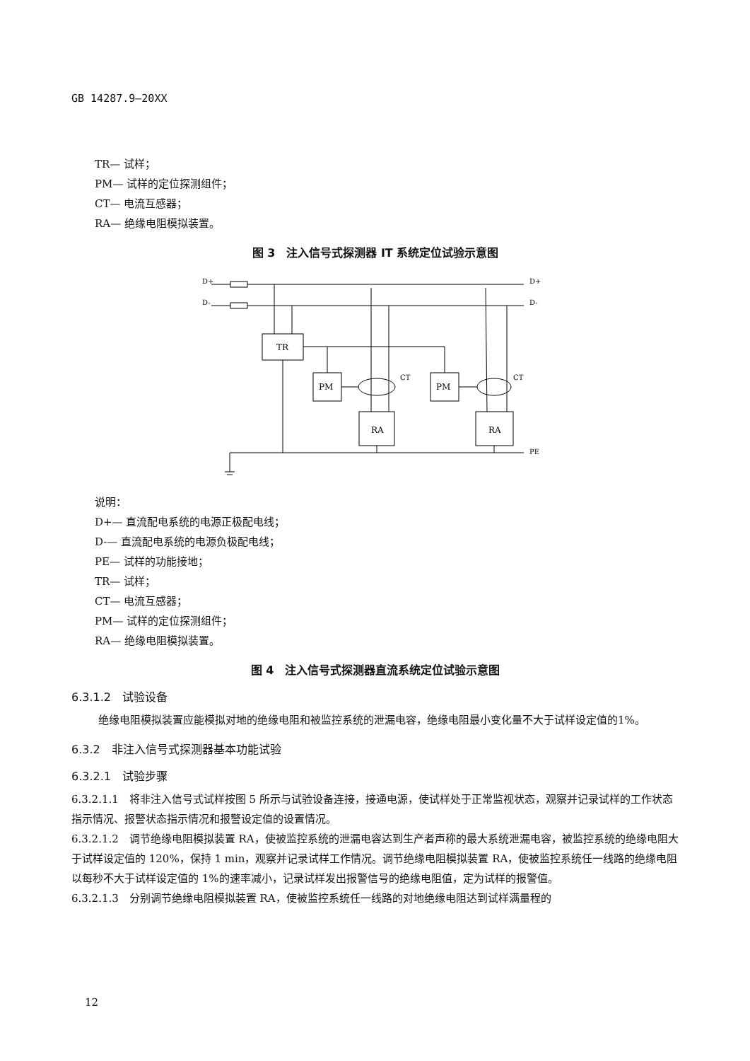GB 14287.9—20XX
TR— 试样；
PM— 试样的定位探测组件；
CT— 电流互感器；
RA— 绝缘电阻模拟装置。
图 3　注入信号式探测器 IT 系统定位试验示意图
D+
D-
D+
D-
PE
TR
PM
PM
CT
CT
RA
RA
说明：
D+— 直流配电系统的电源正极配电线；
D-— 直流配电系统的电源负极配电线；
PE— 试样的功能接地；
TR— 试样；
CT— 电流互感器；
PM— 试样的定位探测组件；
RA— 绝缘电阻模拟装置。
图 4　注入信号式探测器直流系统定位试验示意图
6.3.1.2　试验设备
绝缘电阻模拟装置应能模拟对地的绝缘电阻和被监控系统的泄漏电容，绝缘电阻最小变化量不大于试样设定值的1%。
6.3.2　非注入信号式探测器基本功能试验
6.3.2.1　试验步骤
6.3.2.1.1　将非注入信号式试样按图 5 所示与试验设备连接，接通电源，使试样处于正常监视状态，观察并记录试样的工作状态指示情况、报警状态指示情况和报警设定值的设置情况。
6.3.2.1.2　调节绝缘电阻模拟装置 RA，使被监控系统的泄漏电容达到生产者声称的最大系统泄漏电容，被监控系统的绝缘电阻大于试样设定值的 120%，保持 1 min，观察并记录试样工作情况。调节绝缘电阻模拟装置 RA，使被监控系统任一线路的绝缘电阻以每秒不大于试样设定值的 1%的速率减小，记录试样发出报警信号的绝缘电阻值，定为试样的报警值。
6.3.2.1.3　分别调节绝缘电阻模拟装置 RA，使被监控系统任一线路的对地绝缘电阻达到试样满量程的
12